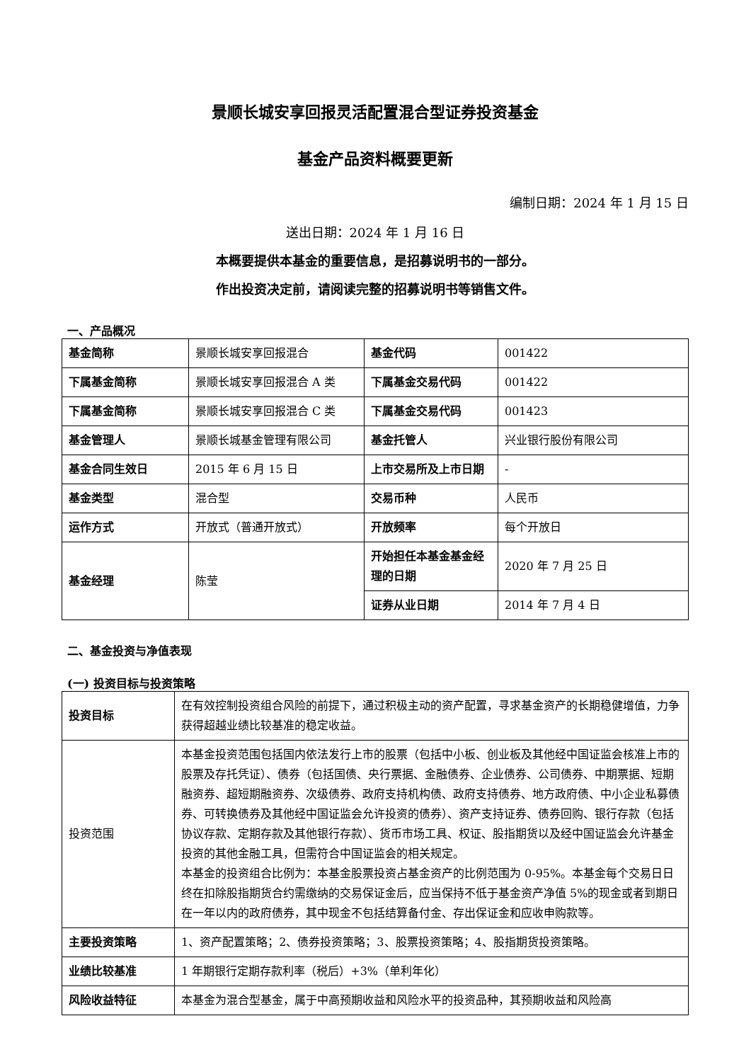景顺长城安享回报灵活配置混合型证券投资基金
基金产品资料概要更新
编制日期：2024 年 1 月 15 日
送出日期：2024 年 1 月 16 日
本概要提供本基金的重要信息，是招募说明书的一部分。
作出投资决定前，请阅读完整的招募说明书等销售文件。
一、产品概况
| 基金简称 | 景顺长城安享回报混合 | 基金代码 | 001422 |
| 下属基金简称 | 景顺长城安享回报混合 A 类 | 下属基金交易代码 | 001422 |
| 下属基金简称 | 景顺长城安享回报混合 C 类 | 下属基金交易代码 | 001423 |
| 基金管理人 | 景顺长城基金管理有限公司 | 基金托管人 | 兴业银行股份有限公司 |
| 基金合同生效日 | 2015 年 6 月 15 日 | 上市交易所及上市日期 | - |
| 基金类型 | 混合型 | 交易币种 | 人民币 |
| 运作方式 | 开放式（普通开放式） | 开放频率 | 每个开放日 |
| 基金经理 | 陈莹 | 开始担任本基金基金经理的日期 | 2020 年 7 月 25 日 |
| | | 证券从业日期 | 2014 年 7 月 4 日 |
二、基金投资与净值表现
(一) 投资目标与投资策略
| 投资目标 | 在有效控制投资组合风险的前提下，通过积极主动的资产配置，寻求基金资产的长期稳健增值，力争获得超越业绩比较基准的稳定收益。 |
| 投资范围 | 本基金投资范围包括国内依法发行上市的股票（包括中小板、创业板及其他经中国证监会核准上市的股票及存托凭证）、债券（包括国债、央行票据、金融债券、企业债券、公司债券、中期票据、短期融资券、超短期融资券、次级债券、政府支持机构债、政府支持债券、地方政府债、中小企业私募债券、可转换债券及其他经中国证监会允许投资的债券）、资产支持证券、债券回购、银行存款（包括协议存款、定期存款及其他银行存款）、货币市场工具、权证、股指期货以及经中国证监会允许基金投资的其他金融工具，但需符合中国证监会的相关规定。 本基金的投资组合比例为：本基金股票投资占基金资产的比例范围为 0-95%。本基金每个交易日日终在扣除股指期货合约需缴纳的交易保证金后，应当保持不低于基金资产净值 5%的现金或者到期日在一年以内的政府债券，其中现金不包括结算备付金、存出保证金和应收申购款等。 |
| 主要投资策略 | 1、资产配置策略；2、债券投资策略；3、股票投资策略；4、股指期货投资策略。 |
| 业绩比较基准 | 1 年期银行定期存款利率（税后）+3%（单利年化） |
| 风险收益特征 | 本基金为混合型基金，属于中高预期收益和风险水平的投资品种，其预期收益和风险高 |